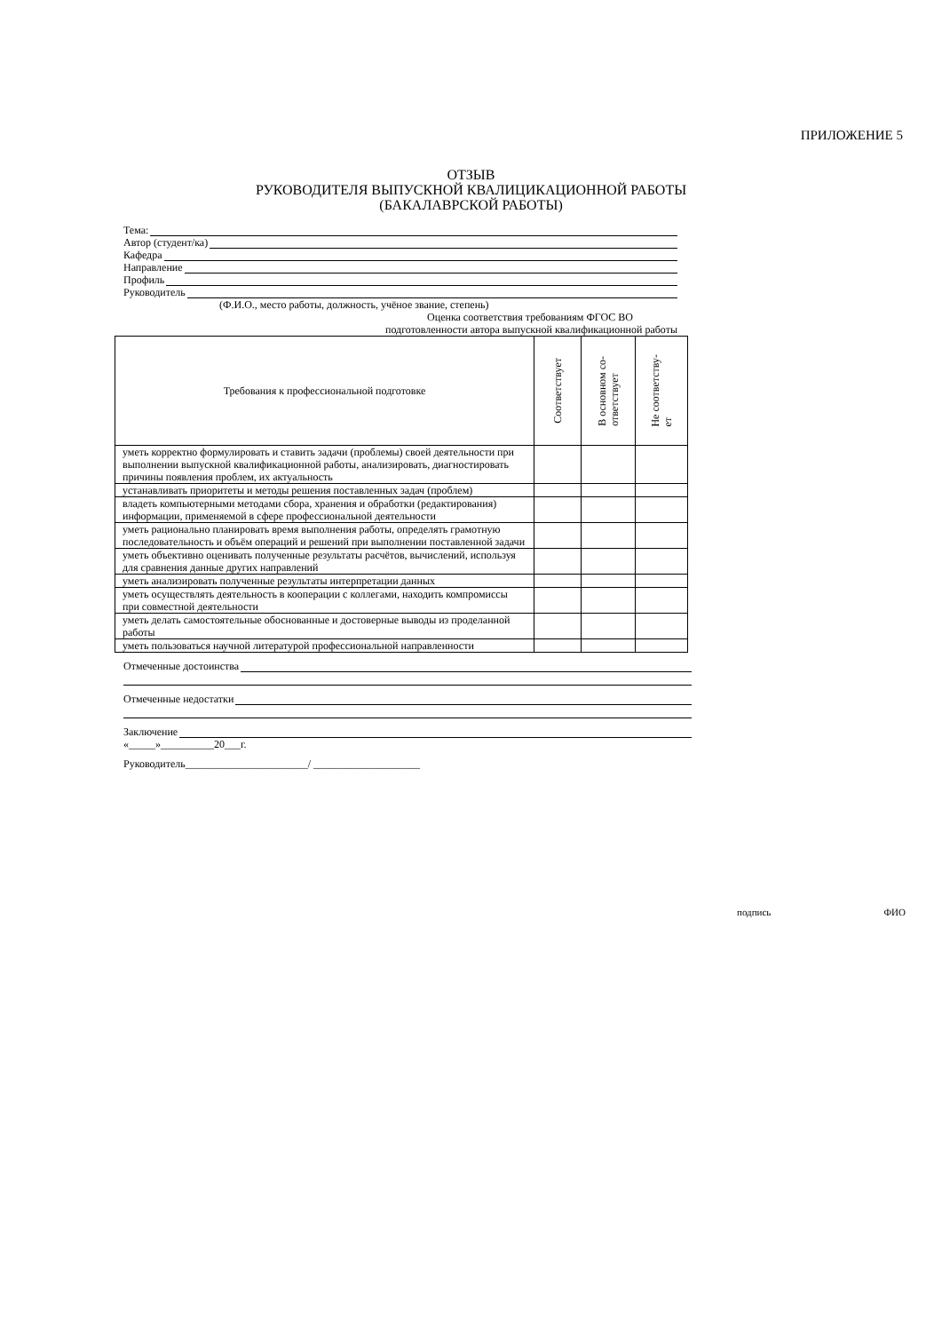ПРИЛОЖЕНИЕ 5
ОТЗЫВ
РУКОВОДИТЕЛЯ ВЫПУСКНОЙ КВАЛИЦИКАЦИОННОЙ РАБОТЫ
(БАКАЛАВРСКОЙ РАБОТЫ)
Тема:
Автор (студент/ка)
Кафедра
Направление
Профиль
Руководитель
(Ф.И.О., место работы, должность, учёное звание, степень)
Оценка соответствия требованиям ФГОС ВО
подготовленности автора выпускной квалификационной работы
| Требования к профессиональной подготовке | Соответствует | В основном со- ответствует | Не соответству- ет |
| --- | --- | --- | --- |
| уметь корректно формулировать и ставить задачи (проблемы) своей деятельности при выполнении выпускной квалификационной работы, анализировать, диагностировать причины появления проблем, их актуальность | | | |
| устанавливать приоритеты и методы решения поставленных задач (проблем) | | | |
| владеть компьютерными методами сбора, хранения и обработки (редактирования) информации, применяемой в сфере профессиональной деятельности | | | |
| уметь рационально планировать время выполнения работы, определять грамотную последовательность и объём операций и решений при выполнении поставленной задачи | | | |
| уметь объективно оценивать полученные результаты расчётов, вычислений, используя для сравнения данные других направлений | | | |
| уметь анализировать полученные результаты интерпретации данных | | | |
| уметь осуществлять деятельность в кооперации с коллегами, находить компромиссы при совместной деятельности | | | |
| уметь делать самостоятельные обоснованные и достоверные выводы из проделанной работы | | | |
| уметь пользоваться научной литературой профессиональной направленности | | | |
Отмеченные достоинства
Отмеченные недостатки
Заключение
«_____»__________20___г.
Руководитель_______________________/ ____________________
подпись ФИО